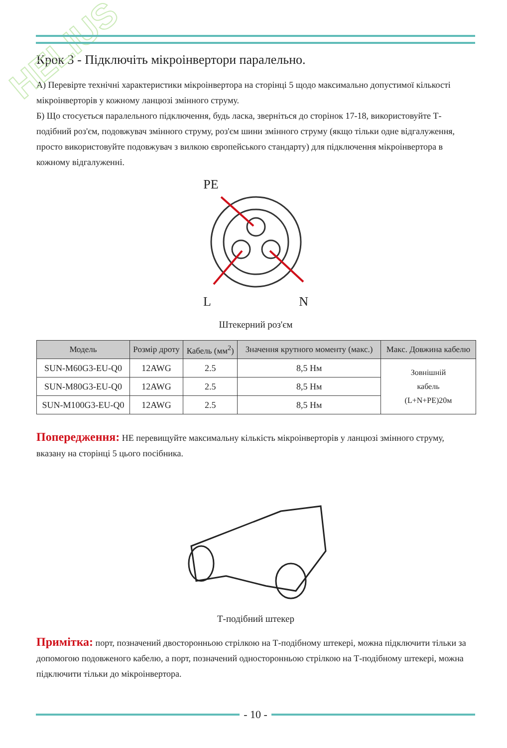HELIUS
Крок 3 - Підключіть мікроінвертори паралельно.
А) Перевірте технічні характеристики мікроінвертора на сторінці 5 щодо максимально допустимої кількості мікроінверторів у кожному ланцюзі змінного струму.
Б) Що стосується паралельного підключення, будь ласка, зверніться до сторінок 17-18, використовуйте Т-подібний роз'єм, подовжувач змінного струму, роз'єм шини змінного струму (якщо тільки одне відгалуження, просто використовуйте подовжувач з вилкою європейського стандарту) для підключення мікроінвертора в кожному відгалуженні.
PE
L N
Штекерний роз'єм
| Модель | Розмір дроту | Кабель (мм<sup>2</sup>) | Значення крутного моменту (макс.) | Макс. Довжина кабелю |
| --- | --- | --- | --- | --- |
| SUN-M60G3-EU-Q0 | 12AWG | 2.5 | 8,5 Нм | Зовнішній кабель (L+N+PE)20м |
| SUN-M80G3-EU-Q0 | 12AWG | 2.5 | 8,5 Нм | |
| SUN-M100G3-EU-Q0 | 12AWG | 2.5 | 8,5 Нм | |
Попередження: НЕ перевищуйте максимальну кількість мікроінверторів у ланцюзі змінного струму, вказану на сторінці 5 цього посібника.
Т-подібний штекер
Примітка: порт, позначений двосторонньою стрілкою на Т-подібному штекері, можна підключити тільки за допомогою подовженого кабелю, а порт, позначений односторонньою стрілкою на Т-подібному штекері, можна підключити тільки до мікроінвертора.
- 10 -